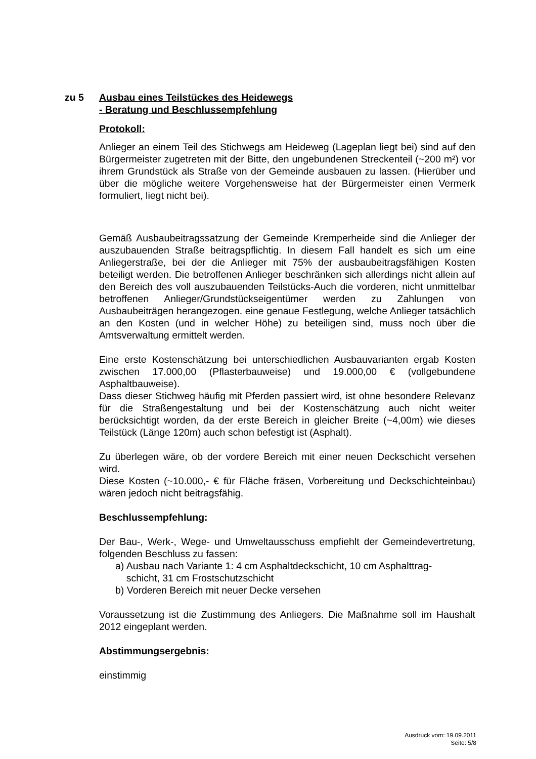zu 5 Ausbau eines Teilstückes des Heidewegs
- Beratung und Beschlussempfehlung
Protokoll:
Anlieger an einem Teil des Stichwegs am Heideweg (Lageplan liegt bei) sind auf den Bürgermeister zugetreten mit der Bitte, den ungebundenen Streckenteil (~200 m²) vor ihrem Grundstück als Straße von der Gemeinde ausbauen zu lassen. (Hierüber und über die mögliche weitere Vorgehensweise hat der Bürgermeister einen Vermerk formuliert, liegt nicht bei).
Gemäß Ausbaubeitragssatzung der Gemeinde Kremperheide sind die Anlieger der auszubauenden Straße beitragspflichtig. In diesem Fall handelt es sich um eine Anliegerstraße, bei der die Anlieger mit 75% der ausbaubeitragsfähigen Kosten beteiligt werden. Die betroffenen Anlieger beschränken sich allerdings nicht allein auf den Bereich des voll auszubauenden Teilstücks-Auch die vorderen, nicht unmittelbar betroffenen Anlieger/Grundstückseigentümer werden zu Zahlungen von Ausbaubeiträgen herangezogen. eine genaue Festlegung, welche Anlieger tatsächlich an den Kosten (und in welcher Höhe) zu beteiligen sind, muss noch über die Amtsverwaltung ermittelt werden.
Eine erste Kostenschätzung bei unterschiedlichen Ausbauvarianten ergab Kosten zwischen 17.000,00 (Pflasterbauweise) und 19.000,00 € (vollgebundene Asphaltbauweise).
Dass dieser Stichweg häufig mit Pferden passiert wird, ist ohne besondere Relevanz für die Straßengestaltung und bei der Kostenschätzung auch nicht weiter berücksichtigt worden, da der erste Bereich in gleicher Breite (~4,00m) wie dieses Teilstück (Länge 120m) auch schon befestigt ist (Asphalt).
Zu überlegen wäre, ob der vordere Bereich mit einer neuen Deckschicht versehen wird.
Diese Kosten (~10.000,- € für Fläche fräsen, Vorbereitung und Deckschichteinbau) wären jedoch nicht beitragsfähig.
Beschlussempfehlung:
Der Bau-, Werk-, Wege- und Umweltausschuss empfiehlt der Gemeindevertretung, folgenden Beschluss zu fassen:
a) Ausbau nach Variante 1: 4 cm Asphaltdeckschicht, 10 cm Asphalttrag-
schicht, 31 cm Frostschutzschicht
b) Vorderen Bereich mit neuer Decke versehen
Voraussetzung ist die Zustimmung des Anliegers. Die Maßnahme soll im Haushalt 2012 eingeplant werden.
Abstimmungsergebnis:
einstimmig
Ausdruck vom: 19.09.2011
Seite: 5/8